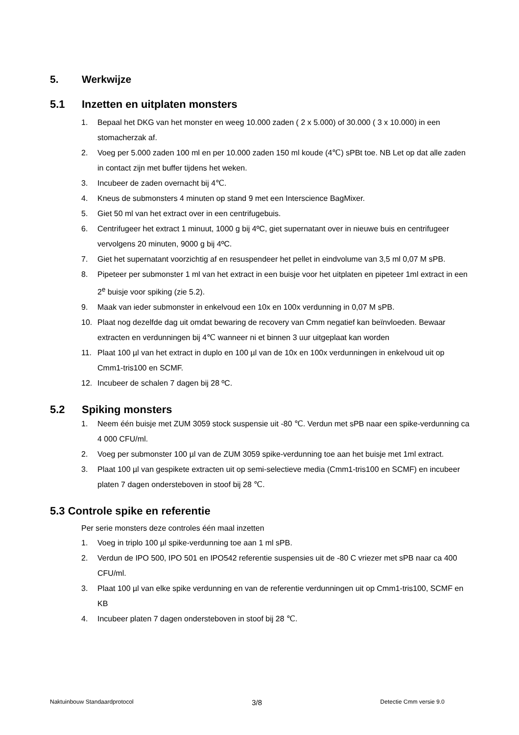5. Werkwijze
5.1 Inzetten en uitplaten monsters
1. Bepaal het DKG van het monster en weeg 10.000 zaden ( 2 x 5.000) of 30.000 ( 3 x 10.000) in een stomacherzak af.
2. Voeg per 5.000 zaden 100 ml en per 10.000 zaden 150 ml koude (4℃) sPBt toe. NB Let op dat alle zaden in contact zijn met buffer tijdens het weken.
3. Incubeer de zaden overnacht bij 4℃.
4. Kneus de submonsters 4 minuten op stand 9 met een Interscience BagMixer.
5. Giet 50 ml van het extract over in een centrifugebuis.
6. Centrifugeer het extract 1 minuut, 1000 g bij 4ºC, giet supernatant over in nieuwe buis en centrifugeer vervolgens 20 minuten, 9000 g bij 4ºC.
7. Giet het supernatant voorzichtig af en resuspendeer het pellet in eindvolume van 3,5 ml 0,07 M sPB.
8. Pipeteer per submonster 1 ml van het extract in een buisje voor het uitplaten en pipeteer 1ml extract in een 2<sup>e</sup> buisje voor spiking (zie 5.2).
9. Maak van ieder submonster in enkelvoud een 10x en 100x verdunning in 0,07 M sPB.
10. Plaat nog dezelfde dag uit omdat bewaring de recovery van Cmm negatief kan beïnvloeden. Bewaar extracten en verdunningen bij 4℃ wanneer ni et binnen 3 uur uitgeplaat kan worden
11. Plaat 100 µl van het extract in duplo en 100 µl van de 10x en 100x verdunningen in enkelvoud uit op Cmm1-tris100 en SCMF.
12. Incubeer de schalen 7 dagen bij 28 ºC.
5.2 Spiking monsters
1. Neem één buisje met ZUM 3059 stock suspensie uit -80 ℃. Verdun met sPB naar een spike-verdunning ca 4 000 CFU/ml.
2. Voeg per submonster 100 µl van de ZUM 3059 spike-verdunning toe aan het buisje met 1ml extract.
3. Plaat 100 µl van gespikete extracten uit op semi-selectieve media (Cmm1-tris100 en SCMF) en incubeer platen 7 dagen ondersteboven in stoof bij 28 ℃.
5.3 Controle spike en referentie
Per serie monsters deze controles één maal inzetten
1. Voeg in triplo 100 µl spike-verdunning toe aan 1 ml sPB.
2. Verdun de IPO 500, IPO 501 en IPO542 referentie suspensies uit de -80 C vriezer met sPB naar ca 400 CFU/ml.
3. Plaat 100 µl van elke spike verdunning en van de referentie verdunningen uit op Cmm1-tris100, SCMF en KB
4. Incubeer platen 7 dagen ondersteboven in stoof bij 28 ℃.
Naktuinbouw Standaardprotocol 3/8 Detectie Cmm versie 9.0